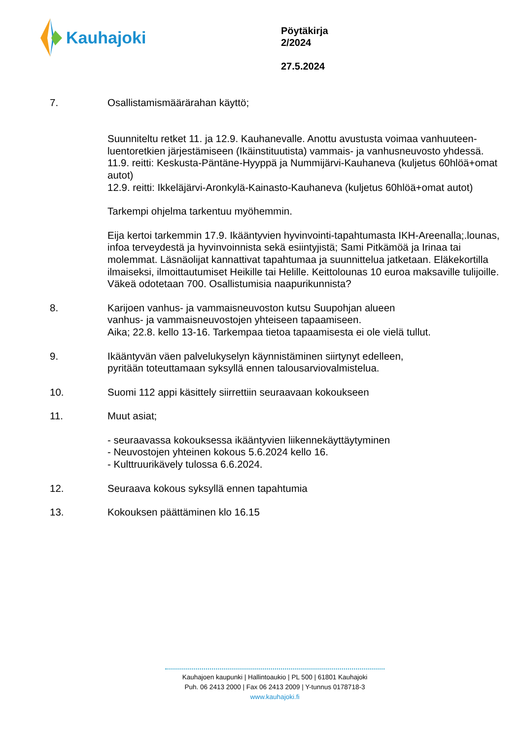Kauhajoki
Pöytäkirja
2/2024
27.5.2024
7. Osallistamismäärärahan käyttö;
Suunniteltu retket 11. ja 12.9. Kauhanevalle. Anottu avustusta voimaa vanhuuteen-luentoretkien järjestämiseen (Ikäinstituutista) vammais- ja vanhusneuvosto yhdessä.
11.9. reitti: Keskusta-Päntäne-Hyyppä ja Nummijärvi-Kauhaneva (kuljetus 60hlöä+omat autot)
12.9. reitti: Ikkeläjärvi-Aronkylä-Kainasto-Kauhaneva (kuljetus 60hlöä+omat autot)
Tarkempi ohjelma tarkentuu myöhemmin.
Eija kertoi tarkemmin 17.9. Ikääntyvien hyvinvointi-tapahtumasta IKH-Areenalla;.lounas, infoa terveydestä ja hyvinvoinnista sekä esiintyjistä; Sami Pitkämöä ja Irinaa tai molemmat. Läsnäolijat kannattivat tapahtumaa ja suunnittelua jatketaan. Eläkekortilla ilmaiseksi, ilmoittautumiset Heikille tai Helille. Keittolounas 10 euroa maksaville tulijoille. Väkeä odotetaan 700. Osallistumisia naapurikunnista?
8. Karijoen vanhus- ja vammaisneuvoston kutsu Suupohjan alueen
vanhus- ja vammaisneuvostojen yhteiseen tapaamiseen.
Aika; 22.8. kello 13-16. Tarkempaa tietoa tapaamisesta ei ole vielä tullut.
9. Ikääntyvän väen palvelukyselyn käynnistäminen siirtynyt edelleen,
pyritään toteuttamaan syksyllä ennen talousarviovalmistelua.
10. Suomi 112 appi käsittely siirrettiin seuraavaan kokoukseen
11. Muut asiat;
- seuraavassa kokouksessa ikääntyvien liikennekäyttäytyminen
- Neuvostojen yhteinen kokous 5.6.2024 kello 16.
- Kulttruurikävely tulossa 6.6.2024.
12. Seuraava kokous syksyllä ennen tapahtumia
13. Kokouksen päättäminen klo 16.15
Kauhajoen kaupunki | Hallintoaukio | PL 500 | 61801 Kauhajoki
Puh. 06 2413 2000 | Fax 06 2413 2009 | Y-tunnus 0178718-3
www.kauhajoki.fi